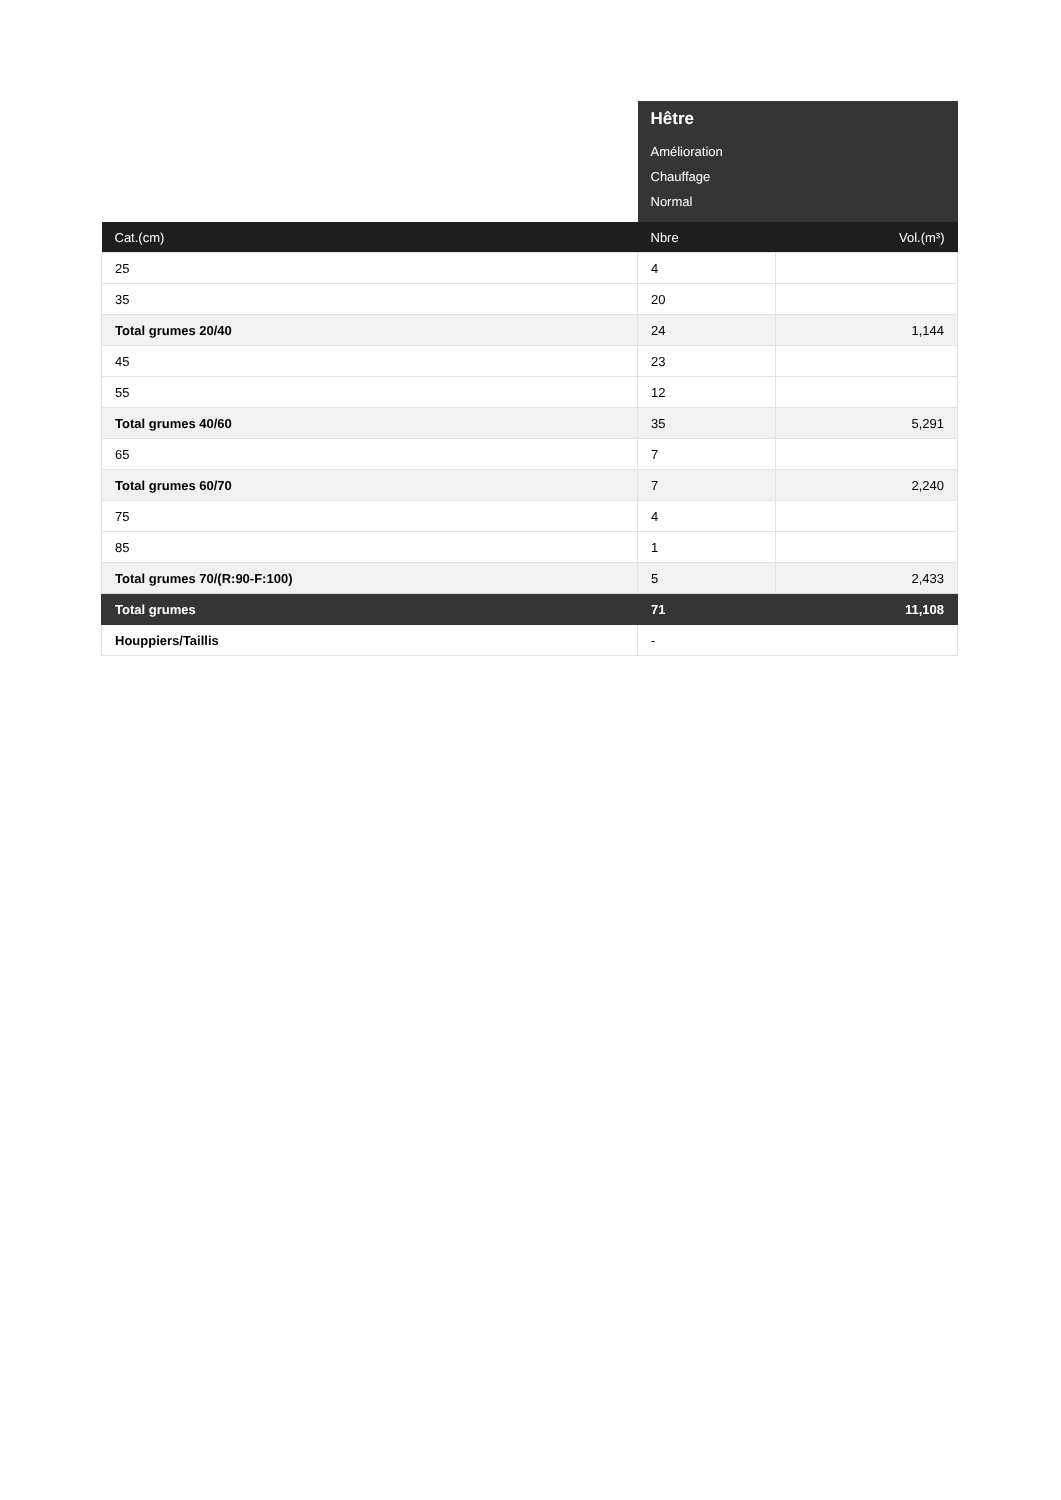| | Hêtre Amélioration Chauffage Normal | |
| Cat.(cm) | Nbre | Vol.(m³) |
| 25 | 4 | |
| 35 | 20 | |
| Total grumes 20/40 | 24 | 1,144 |
| 45 | 23 | |
| 55 | 12 | |
| Total grumes 40/60 | 35 | 5,291 |
| 65 | 7 | |
| Total grumes 60/70 | 7 | 2,240 |
| 75 | 4 | |
| 85 | 1 | |
| Total grumes 70/(R:90-F:100) | 5 | 2,433 |
| Total grumes | 71 | 11,108 |
| Houppiers/Taillis | - | |